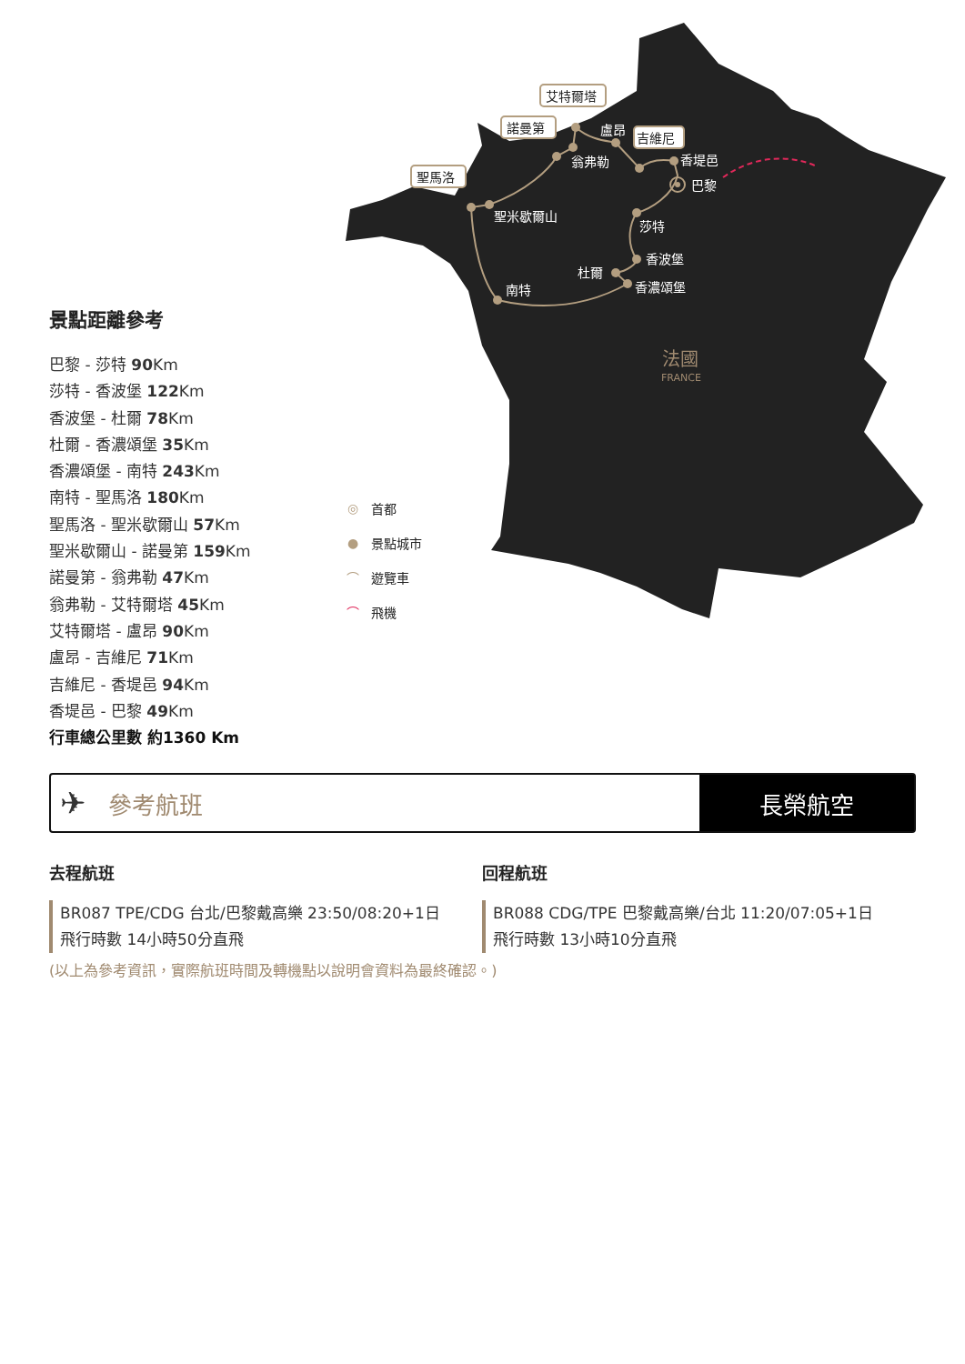盧昂
翁弗勒
香堤邑
巴黎
聖米歇爾山
莎特
香波堡
杜爾
香濃頌堡
南特
艾特爾塔
諾曼第
吉維尼
聖馬洛
法國
FRANCE
景點距離參考
巴黎 - 莎特 90 Km
莎特 - 香波堡 122 Km
香波堡 - 杜爾 78 Km
杜爾 - 香濃頌堡 35 Km
香濃頌堡 - 南特 243 Km
南特 - 聖馬洛 180 Km
聖馬洛 - 聖米歇爾山 57 Km
聖米歇爾山 - 諾曼第 159 Km
諾曼第 - 翁弗勒 47 Km
翁弗勒 - 艾特爾塔 45 Km
艾特爾塔 - 盧昂 90 Km
盧昂 - 吉維尼 71 Km
吉維尼 - 香堤邑 94 Km
香堤邑 - 巴黎 49 Km
行車總公里數 約1360 Km
◎ 首都
● 景點城市
⌒ 遊覽車
⌒ 飛機
✈ 參考航班 長榮航空
去程航班
BR087 TPE/CDG 台北/巴黎戴高樂 23:50/08:20+1日
飛行時數 14小時50分直飛
回程航班
BR088 CDG/TPE 巴黎戴高樂/台北 11:20/07:05+1日
飛行時數 13小時10分直飛
(以上為參考資訊，實際航班時間及轉機點以說明會資料為最終確認。)